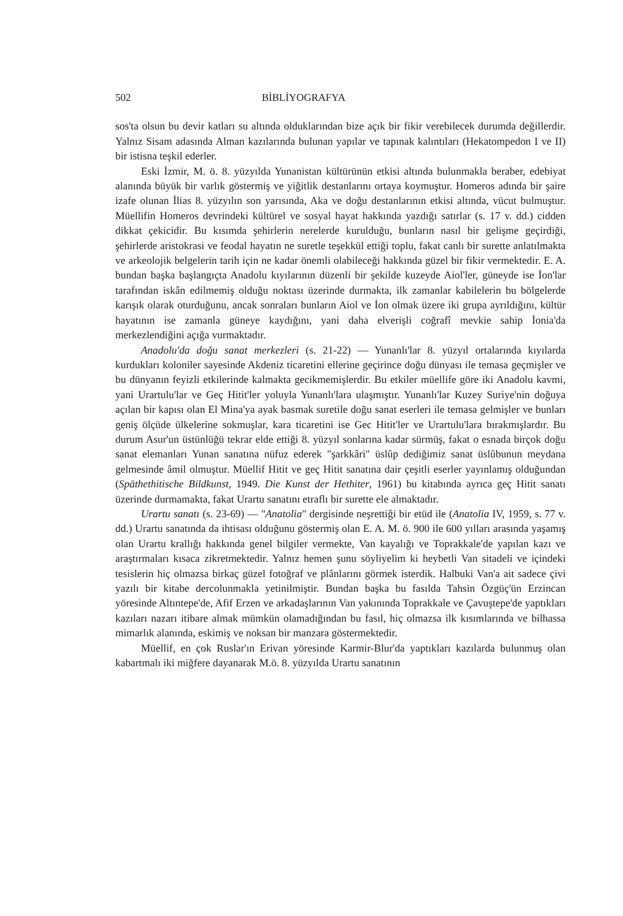502 BİBLİYOGRAFYA
sos'ta olsun bu devir katları su altında olduklarından bize açık bir fikir verebilecek durumda değillerdir. Yalnız Sisam adasında Alman kazılarında bulunan yapılar ve tapınak kalıntıları (Hekatompedon I ve II) bir istisna teşkil ederler.
Eski İzmir, M. ö. 8. yüzyılda Yunanistan kültürünün etkisi altında bulunmakla beraber, edebiyat alanında büyük bir varlık göstermiş ve yiğitlik destanlarını ortaya koymuştur. Homeros adında bir şaire izafe olunan İlias 8. yüzyılın son yarısında, Aka ve doğu destanlarının etkisi altında, vücut bulmuştur. Müellifin Homeros devrindeki kültürel ve sosyal hayat hakkında yazdığı satırlar (s. 17 v. dd.) cidden dikkat çekicidir. Bu kısımda şehirlerin nerelerde kurulduğu, bunların nasıl bir gelişme geçirdiği, şehirlerde aristokrasi ve feodal hayatın ne suretle teşekkül ettiği toplu, fakat canlı bir surette anlatılmakta ve arkeolojik belgelerin tarih için ne kadar önemli olabileceği hakkında güzel bir fikir vermektedir. E. A. bundan başka başlangıçta Anadolu kıyılarının düzenli bir şekilde kuzeyde Aiol'ler, güneyde ise İon'lar tarafından iskân edilmemiş olduğu noktası üzerinde durmakta, ilk zamanlar kabilelerin bu bölgelerde karışık olarak oturduğunu, ancak sonraları bunların Aiol ve İon olmak üzere iki grupa ayrıldığını, kültür hayatının ise zamanla güneye kaydığını, yani daha elverişli coğrafî mevkie sahip İonia'da merkezlendiğini açığa vurmaktadır.
Anadolu'da doğu sanat merkezleri (s. 21-22) — Yunanlı'lar 8. yüzyıl ortalarında kıyılarda kurdukları koloniler sayesinde Akdeniz ticaretini ellerine geçirince doğu dünyası ile temasa geçmişler ve bu dünyanın feyizli etkilerinde kalmakta gecikmemişlerdir. Bu etkiler müellife göre iki Anadolu kavmi, yani Urartulu'lar ve Geç Hitit'ler yoluyla Yunanlı'lara ulaşmıştır. Yunanlı'lar Kuzey Suriye'nin doğuya açılan bir kapısı olan El Mina'ya ayak basmak suretile doğu sanat eserleri ile temasa gelmişler ve bunları geniş ölçüde ülkelerine sokmuşlar, kara ticaretini ise Gec Hitit'ler ve Urartulu'lara bırakmışlardır. Bu durum Asur'un üstünlüğü tekrar elde ettiği 8. yüzyıl sonlarına kadar sürmüş, fakat o esnada birçok doğu sanat elemanları Yunan sanatına nüfuz ederek "şarkkâri" üslûp dediğimiz sanat üslûbunun meydana gelmesinde âmil olmuştur. Müellif Hitit ve geç Hitit sanatına dair çeşitli eserler yayınlamış olduğundan (Späthethitische Bildkunst, 1949. Die Kunst der Hethiter, 1961) bu kitabında ayrıca geç Hitit sanatı üzerinde durmamakta, fakat Urartu sanatını etraflı bir surette ele almaktadır.
Urartu sanatı (s. 23-69) — "Anatolia" dergisinde neşrettiği bir etüd ile (Anatolia IV, 1959, s. 77 v. dd.) Urartu sanatında da ihtisası olduğunu göstermiş olan E. A. M. ö. 900 ile 600 yılları arasında yaşamış olan Urartu krallığı hakkında genel bilgiler vermekte, Van kayalığı ve Toprakkale'de yapılan kazı ve araştırmaları kısaca zikretmektedir. Yalnız hemen şunu söyliyelim ki heybetli Van sitadeli ve içindeki tesislerin hiç olmazsa birkaç güzel fotoğraf ve plânlarını görmek isterdik. Halbuki Van'a ait sadece çivi yazılı bir kitabe dercolunmakla yetinilmiştir. Bundan başka bu fasılda Tahsin Özgüç'ün Erzincan yöresinde Altıntepe'de, Afif Erzen ve arkadaşlarının Van yakınında Toprakkale ve Çavuştepe'de yaptıkları kazıları nazarı itibare almak mümkün olamadığından bu fasıl, hiç olmazsa ilk kısımlarında ve bilhassa mimarlık alanında, eskimiş ve noksan bir manzara göstermektedir.
Müellif, en çok Ruslar'ın Erivan yöresinde Karmir-Blur'da yaptıkları kazılarda bulunmuş olan kabartmalı iki miğfere dayanarak M.ö. 8. yüzyılda Urartu sanatının